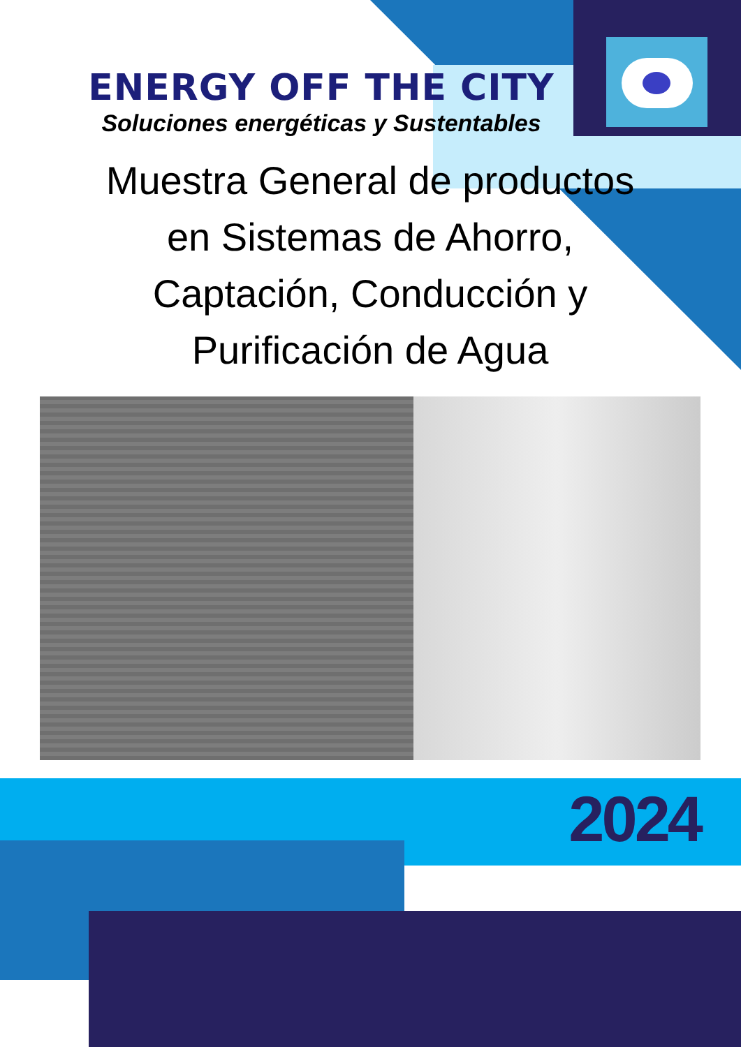ENERGY OFF THE CITY
Soluciones energéticas y Sustentables
Muestra General de productos en Sistemas de Ahorro, Captación, Conducción y Purificación de Agua
2024